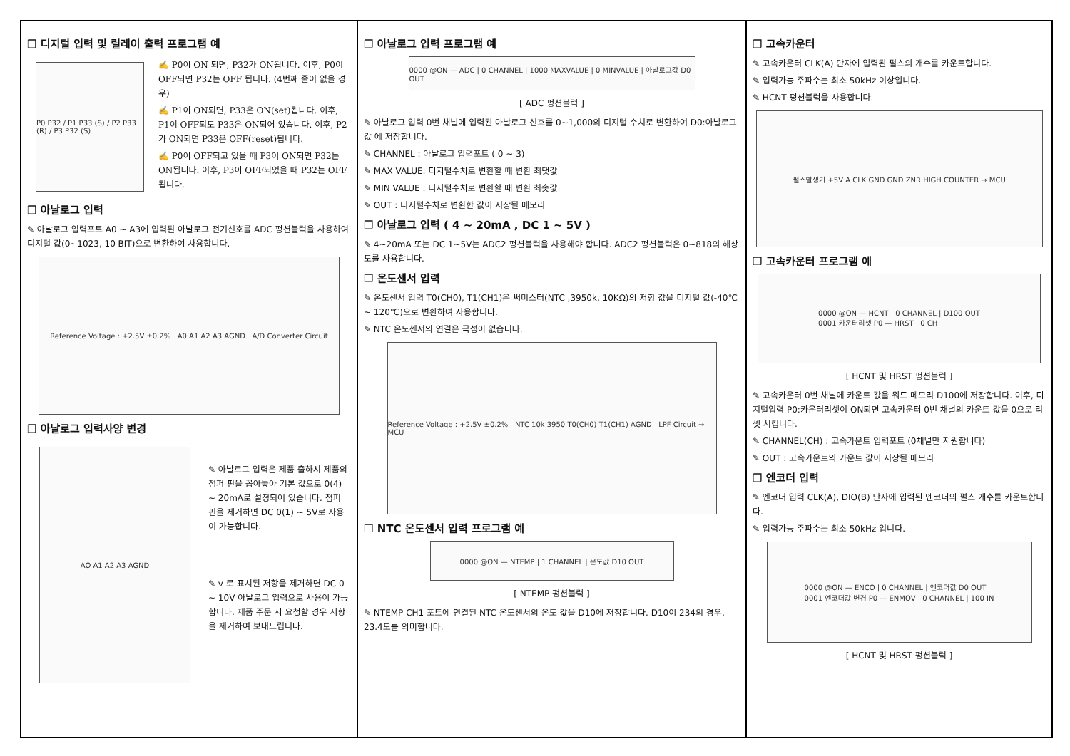❒ 디지털 입력 및 릴레이 출력 프로그램 예
P0 P32 / P1 P33 (S) / P2 P33 (R) / P3 P32 (S)
✍ P0이 ON 되면, P32가 ON됩니다. 이후, P0이 OFF되면 P32는 OFF 됩니다. (4번째 줄이 없을 경우)
✍ P1이 ON되면, P33은 ON(set)됩니다. 이후, P1이 OFF되도 P33은 ON되어 있습니다. 이후, P2가 ON되면 P33은 OFF(reset)됩니다.
✍ P0이 OFF되고 있을 때 P3이 ON되면 P32는 ON됩니다. 이후, P3이 OFF되었을 때 P32는 OFF됩니다.
❒ 아날로그 입력
✎ 아날로그 입력포트 A0 ~ A3에 입력된 아날로그 전기신호를 ADC 펑션블럭을 사용하여 디지털 값(0~1023, 10 BIT)으로 변환하여 사용합니다.
Reference Voltage : +2.5V ±0.2% A0 A1 A2 A3 AGND A/D Converter Circuit
❒ 아날로그 입력사양 변경
AO A1 A2 A3 AGND
✎ 아날로그 입력은 제품 출하시 제품의 점퍼 핀을 꼽아놓아 기본 값으로 0(4) ~ 20mA로 설정되어 있습니다. 점퍼 핀을 제거하면 DC 0(1) ~ 5V로 사용이 가능합니다.
✎ v 로 표시된 저항을 제거하면 DC 0 ~ 10V 아날로그 입력으로 사용이 가능합니다. 제품 주문 시 요청할 경우 저항을 제거하여 보내드립니다.
❒ 아날로그 입력 프로그램 예
0000 @ON — ADC | 0 CHANNEL | 1000 MAXVALUE | 0 MINVALUE | 아날로그값 D0 OUT
[ ADC 펑션블럭 ]
✎ 아날로그 입력 0번 채널에 입력된 아날로그 신호를 0~1,000의 디지털 수치로 변환하여 D0:아날로그값 에 저장합니다.
✎ CHANNEL : 아날로그 입력포트 ( 0 ~ 3)
✎ MAX VALUE: 디지털수치로 변환할 때 변환 최댓값
✎ MIN VALUE : 디지털수치로 변환할 때 변환 최솟값
✎ OUT : 디지털수치로 변환한 값이 저장될 메모리
❒ 아날로그 입력 ( 4 ~ 20mA , DC 1 ~ 5V )
✎ 4~20mA 또는 DC 1~5V는 ADC2 펑션블럭을 사용해야 합니다. ADC2 펑션블럭은 0~818의 해상도를 사용합니다.
❒ 온도센서 입력
✎ 온도센서 입력 T0(CH0), T1(CH1)은 써미스터(NTC ,3950k, 10KΩ)의 저항 값을 디지털 값(-40℃ ~ 120℃)으로 변환하여 사용합니다.
✎ NTC 온도센서의 연결은 극성이 없습니다.
Reference Voltage : +2.5V ±0.2% NTC 10k 3950 T0(CH0) T1(CH1) AGND LPF Circuit → MCU
❒ NTC 온도센서 입력 프로그램 예
0000 @ON — NTEMP | 1 CHANNEL | 온도값 D10 OUT
[ NTEMP 펑션블럭 ]
✎ NTEMP CH1 포트에 연결된 NTC 온도센서의 온도 값을 D10에 저장합니다. D10이 234의 경우, 23.4도를 의미합니다.
❒ 고속카운터
✎ 고속카운터 CLK(A) 단자에 입력된 펄스의 개수를 카운트합니다.
✎ 입력가능 주파수는 최소 50kHz 이상입니다.
✎ HCNT 펑션블럭을 사용합니다.
펄스발생기 +5V A CLK GND GND ZNR HIGH COUNTER → MCU
❒ 고속카운터 프로그램 예
0000 @ON — HCNT | 0 CHANNEL | D100 OUT
0001 카운터리셋 P0 — HRST | 0 CH
[ HCNT 및 HRST 펑션블럭 ]
✎ 고속카운터 0번 채널에 카운트 값을 워드 메모리 D100에 저장합니다. 이후, 디지털입력 P0:카운터리셋이 ON되면 고속카운터 0번 채널의 카운트 값을 0으로 리셋 시킵니다.
✎ CHANNEL(CH) : 고속카운트 입력포트 (0채널만 지원합니다)
✎ OUT : 고속카운트의 카운트 값이 저장될 메모리
❒ 엔코더 입력
✎ 엔코더 입력 CLK(A), DIO(B) 단자에 입력된 엔코더의 펄스 개수를 카운트합니다.
✎ 입력가능 주파수는 최소 50kHz 입니다.
0000 @ON — ENCO | 0 CHANNEL | 엔코더값 D0 OUT
0001 엔코더값 변경 P0 — ENMOV | 0 CHANNEL | 100 IN
[ HCNT 및 HRST 펑션블럭 ]